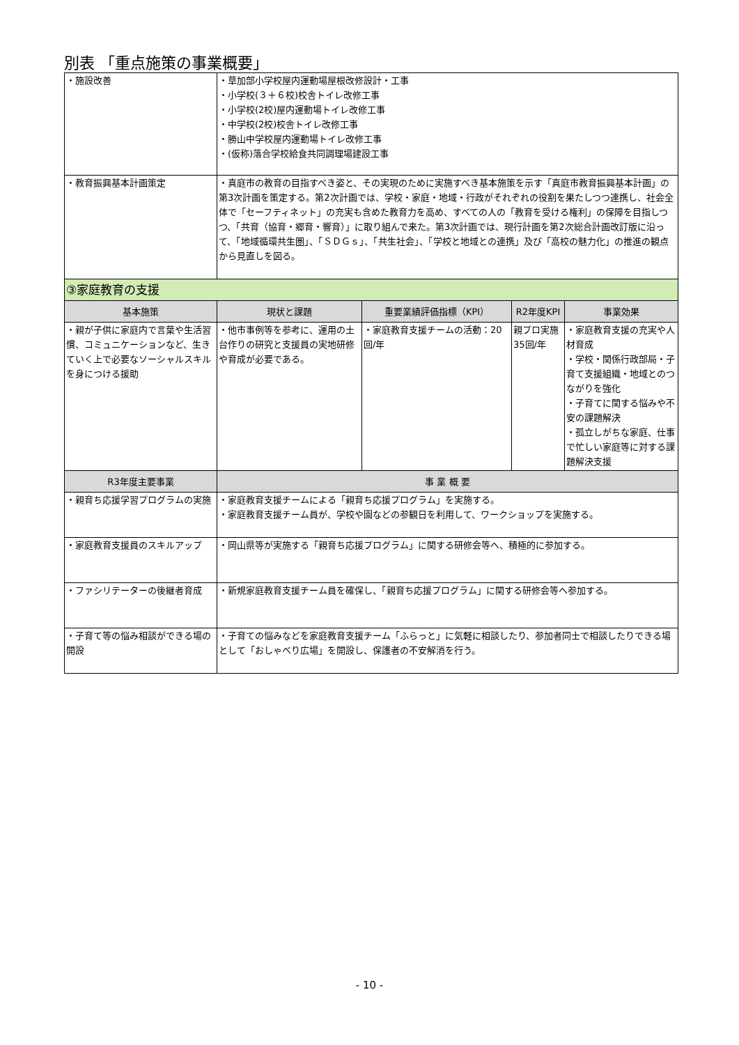別表 「重点施策の事業概要」
| ・施設改善 | ・草加部小学校屋内運動場屋根改修設計・工事 ・小学校(３＋６校)校舎トイレ改修工事 ・小学校(2校)屋内運動場トイレ改修工事 ・中学校(2校)校舎トイレ改修工事 ・勝山中学校屋内運動場トイレ改修工事 ・(仮称)落合学校給食共同調理場建設工事 | | | |
| ・教育振興基本計画策定 | ・真庭市の教育の目指すべき姿と、その実現のために実施すべき基本施策を示す「真庭市教育振興基本計画」の第3次計画を策定する。第2次計画では、学校・家庭・地域・行政がそれぞれの役割を果たしつつ連携し、社会全体で「セーフティネット」の充実も含めた教育力を高め、すべての人の「教育を受ける権利」の保障を目指しつつ、「共育（協育・郷育・響育）」に取り組んで来た。第3次計画では、現行計画を第2次総合計画改訂版に沿って、「地域循環共生圏」、「ＳＤＧｓ」、「共生社会」、「学校と地域との連携」及び「高校の魅力化」の推進の観点から見直しを図る。 | | | |
| ③家庭教育の支援 | | | | |
| 基本施策 | 現状と課題 | 重要業績評価指標（KPI） | R2年度KPI | 事業効果 |
| ・親が子供に家庭内で言葉や生活習慣、コミュニケーションなど、生きていく上で必要なソーシャルスキルを身につける援助 | ・他市事例等を参考に、運用の土台作りの研究と支援員の実地研修や育成が必要である。 | ・家庭教育支援チームの活動：20回/年 | 親プロ実施35回/年 | ・家庭教育支援の充実や人材育成 ・学校・関係行政部局・子育て支援組織・地域とのつながりを強化 ・子育てに関する悩みや不安の課題解決 ・孤立しがちな家庭、仕事で忙しい家庭等に対する課題解決支援 |
| R3年度主要事業 | 事 業 概 要 | | | |
| ・親育ち応援学習プログラムの実施 | ・家庭教育支援チームによる「親育ち応援プログラム」を実施する。 ・家庭教育支援チーム員が、学校や園などの参観日を利用して、ワークショップを実施する。 | | | |
| ・家庭教育支援員のスキルアップ | ・岡山県等が実施する「親育ち応援プログラム」に関する研修会等へ、積極的に参加する。 | | | |
| ・ファシリテーターの後継者育成 | ・新規家庭教育支援チーム員を確保し、「親育ち応援プログラム」に関する研修会等へ参加する。 | | | |
| ・子育て等の悩み相談ができる場の開設 | ・子育ての悩みなどを家庭教育支援チーム「ふらっと」に気軽に相談したり、参加者同士で相談したりできる場として「おしゃべり広場」を開設し、保護者の不安解消を行う。 | | | |
- 10 -